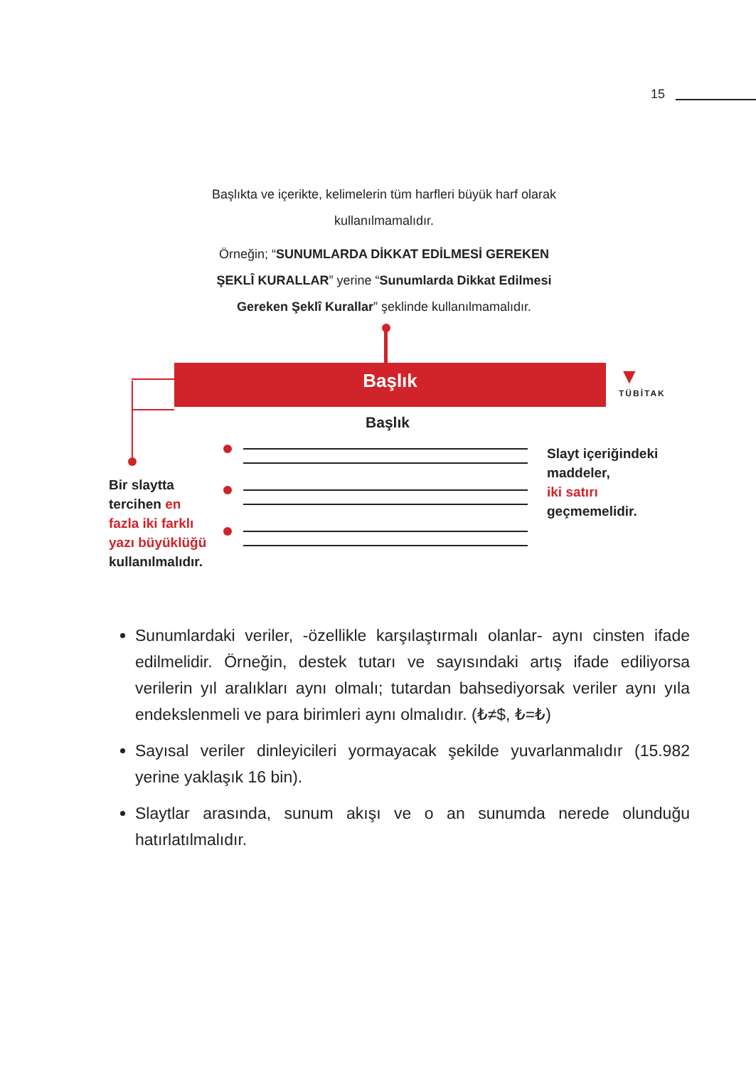15
Başlıkta ve içerikte, kelimelerin tüm harfleri büyük harf olarak kullanılmamalıdır.
Örneğin; “SUNUMLARDA DİKKAT EDİLMESİ GEREKEN ŞEKLÎ KURALLAR” yerine “Sunumlarda Dikkat Edilmesi Gereken Şeklî Kurallar” şeklinde kullanılmamalıdır.
Başlık
▼
TÜBİTAK
Başlık
Bir slaytta
tercihen en
fazla iki farklı
yazı büyüklüğü
kullanılmalıdır.
Slayt içeriğindeki
maddeler,
iki satırı
geçmemelidir.
Sunumlardaki veriler, -özellikle karşılaştırmalı olanlar- aynı cinsten ifade edilmelidir. Örneğin, destek tutarı ve sayısındaki artış ifade ediliyorsa verilerin yıl aralıkları aynı olmalı; tutardan bahsediyorsak veriler aynı yıla endekslenmeli ve para birimleri aynı olmalıdır. (₺≠$, ₺=₺)
Sayısal veriler dinleyicileri yormayacak şekilde yuvarlanmalıdır (15.982 yerine yaklaşık 16 bin).
Slaytlar arasında, sunum akışı ve o an sunumda nerede olunduğu hatırlatılmalıdır.